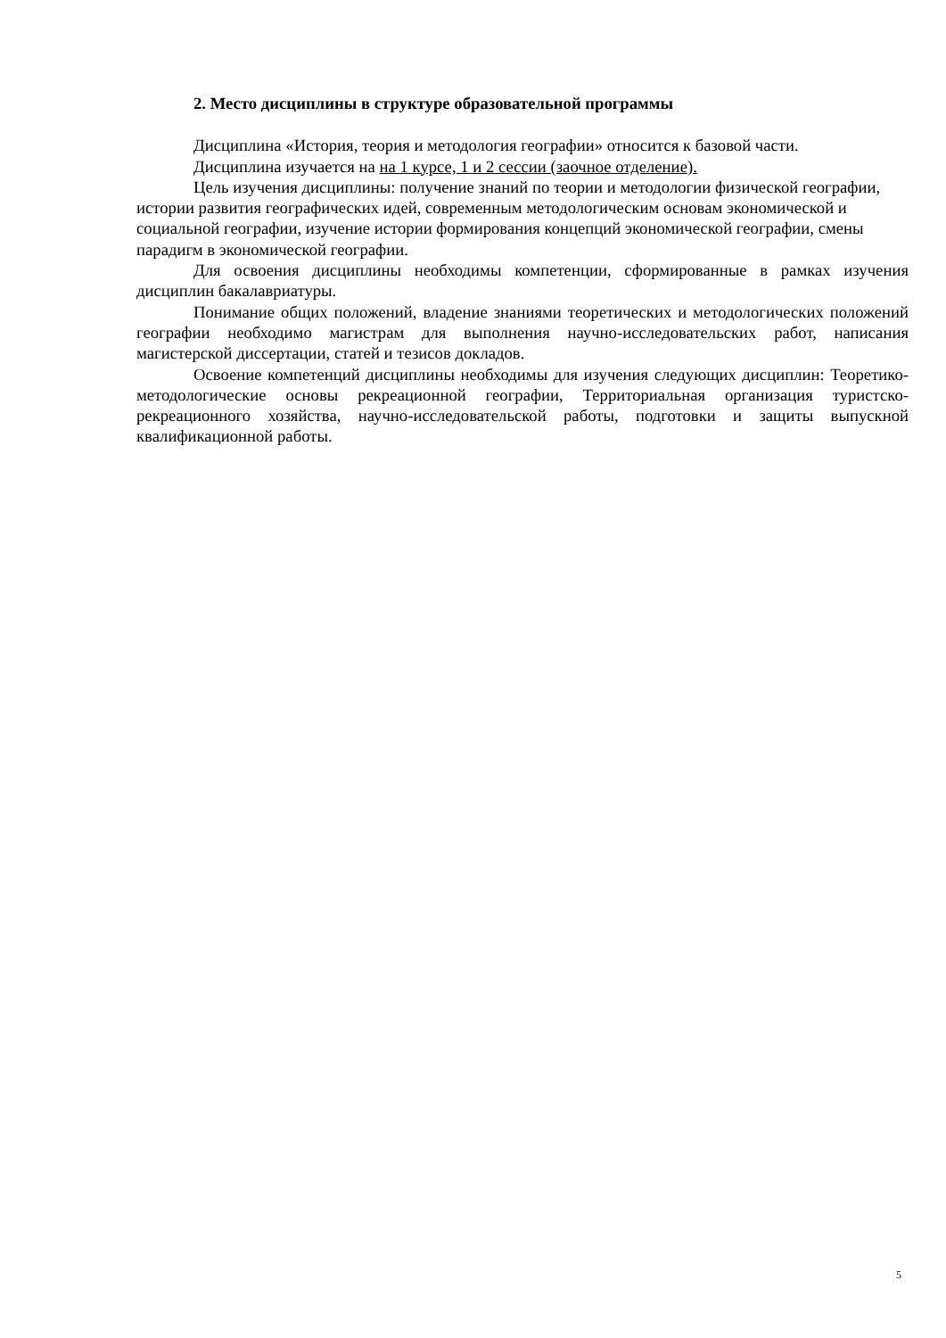2. Место дисциплины в структуре образовательной программы
Дисциплина «История, теория и методология географии» относится к базовой части.
Дисциплина изучается на на 1 курсе, 1 и 2 сессии (заочное отделение).
Цель изучения дисциплины: получение знаний по теории и методологии физической географии, истории развития географических идей, современным методологическим основам экономической и социальной географии, изучение истории формирования концепций экономической географии, смены парадигм в экономической географии.
Для освоения дисциплины необходимы компетенции, сформированные в рамках изучения дисциплин бакалавриатуры.
Понимание общих положений, владение знаниями теоретических и методологических положений географии необходимо магистрам для выполнения научно-исследовательских работ, написания магистерской диссертации, статей и тезисов докладов.
Освоение компетенций дисциплины необходимы для изучения следующих дисциплин: Теоретико-методологические основы рекреационной географии, Территориальная организация туристско-рекреационного хозяйства, научно-исследовательской работы, подготовки и защиты выпускной квалификационной работы.
5